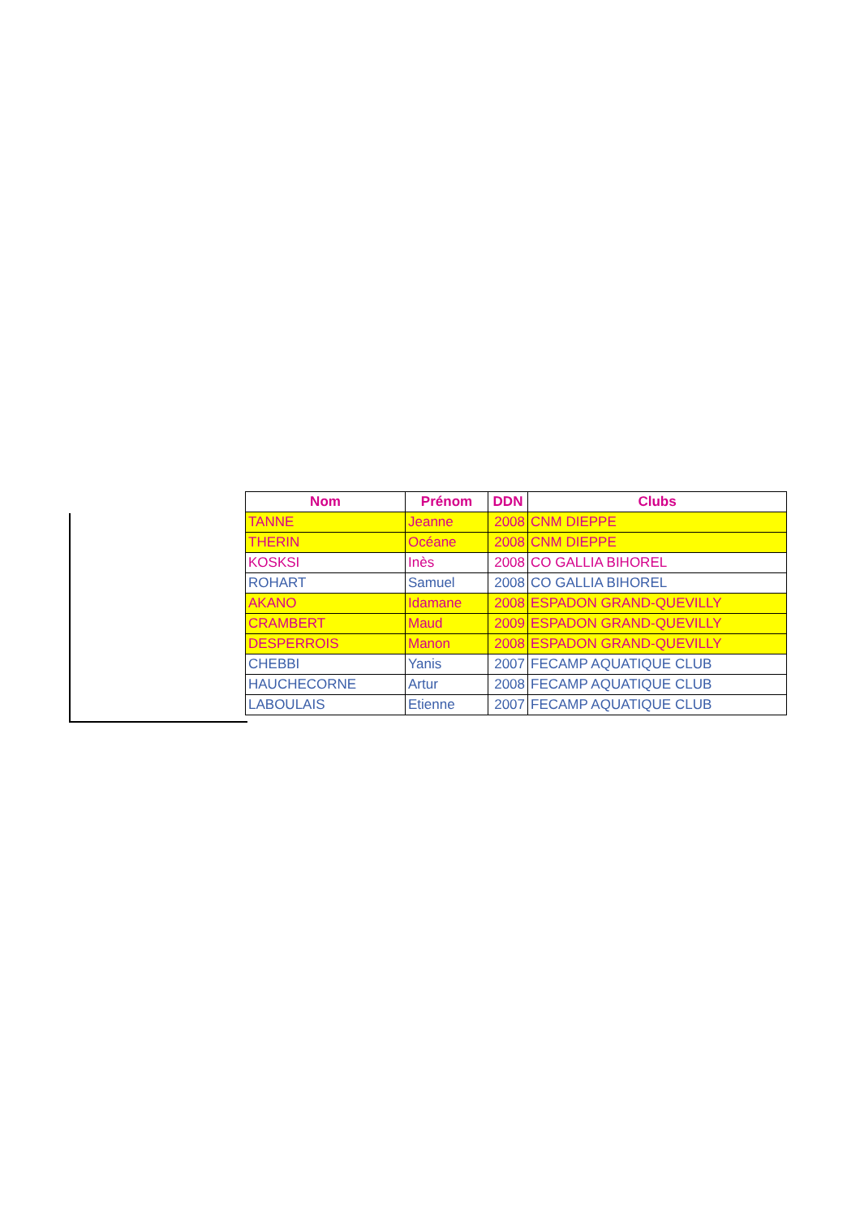| Nom | Prénom | DDN | Clubs |
| --- | --- | --- | --- |
| TANNE | Jeanne | 2008 | CNM DIEPPE |
| THERIN | Océane | 2008 | CNM DIEPPE |
| KOSKSI | Inès | 2008 | CO GALLIA BIHOREL |
| ROHART | Samuel | 2008 | CO GALLIA BIHOREL |
| AKANO | Idamane | 2008 | ESPADON GRAND-QUEVILLY |
| CRAMBERT | Maud | 2009 | ESPADON GRAND-QUEVILLY |
| DESPERROIS | Manon | 2008 | ESPADON GRAND-QUEVILLY |
| CHEBBI | Yanis | 2007 | FECAMP AQUATIQUE CLUB |
| HAUCHECORNE | Artur | 2008 | FECAMP AQUATIQUE CLUB |
| LABOULAIS | Etienne | 2007 | FECAMP AQUATIQUE CLUB |